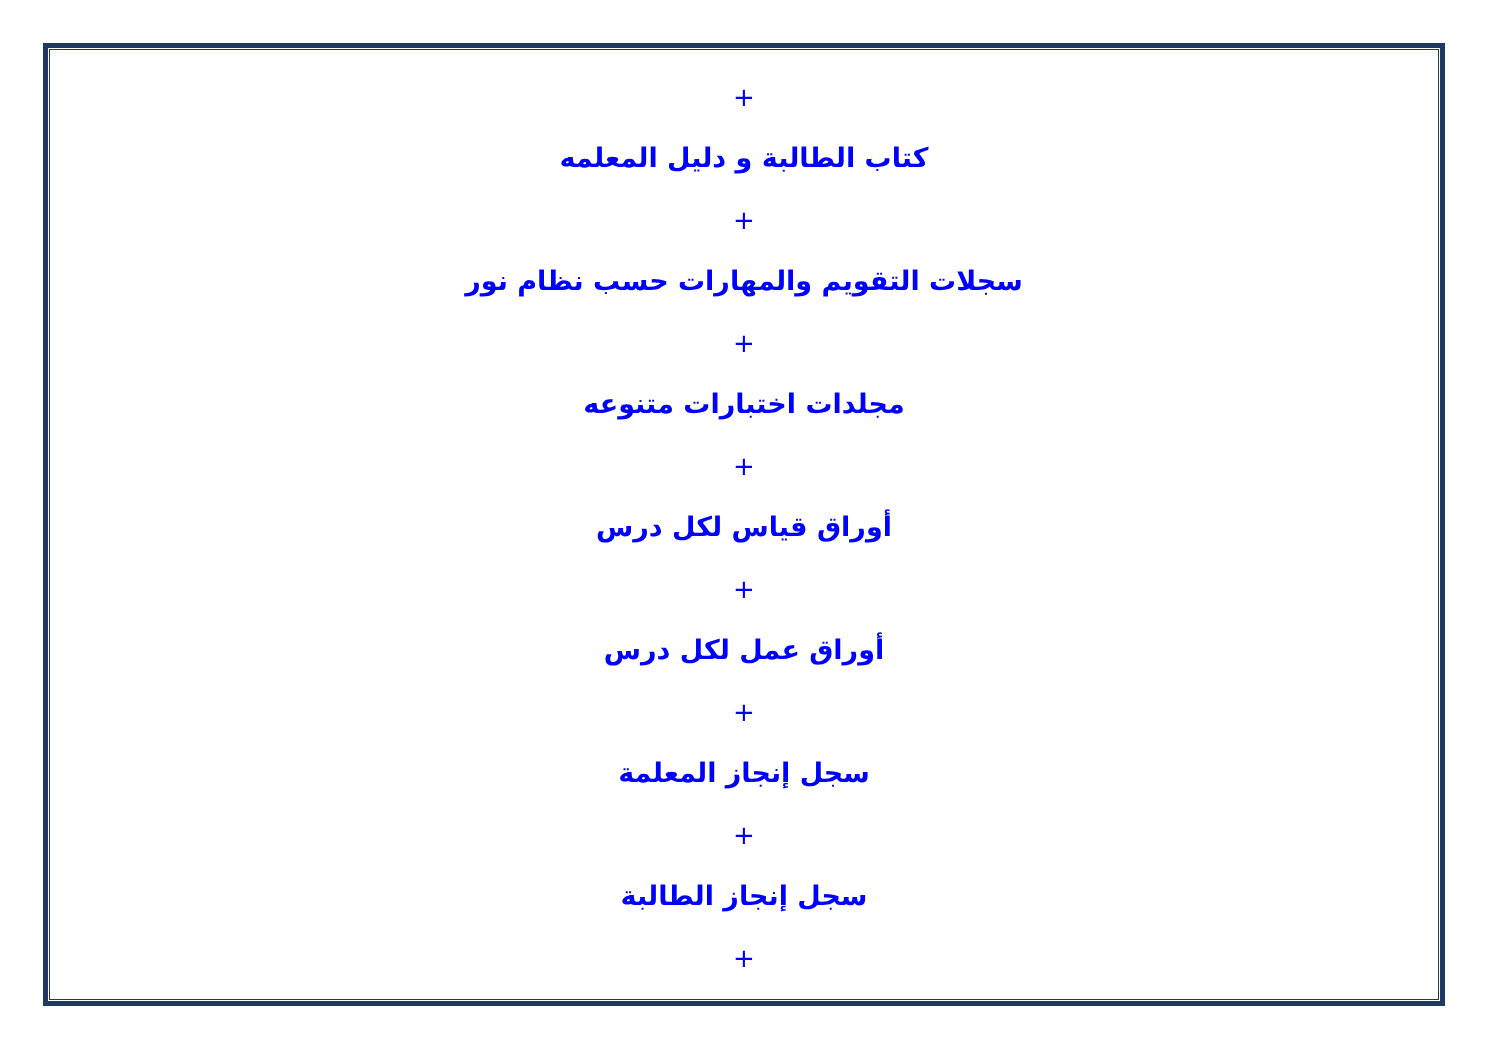+
كتاب الطالبة و دليل المعلمه
+
سجلات التقويم والمهارات حسب نظام نور
+
مجلدات اختبارات متنوعه
+
أوراق قياس لكل درس
+
أوراق عمل لكل درس
+
سجل إنجاز المعلمة
+
سجل إنجاز الطالبة
+